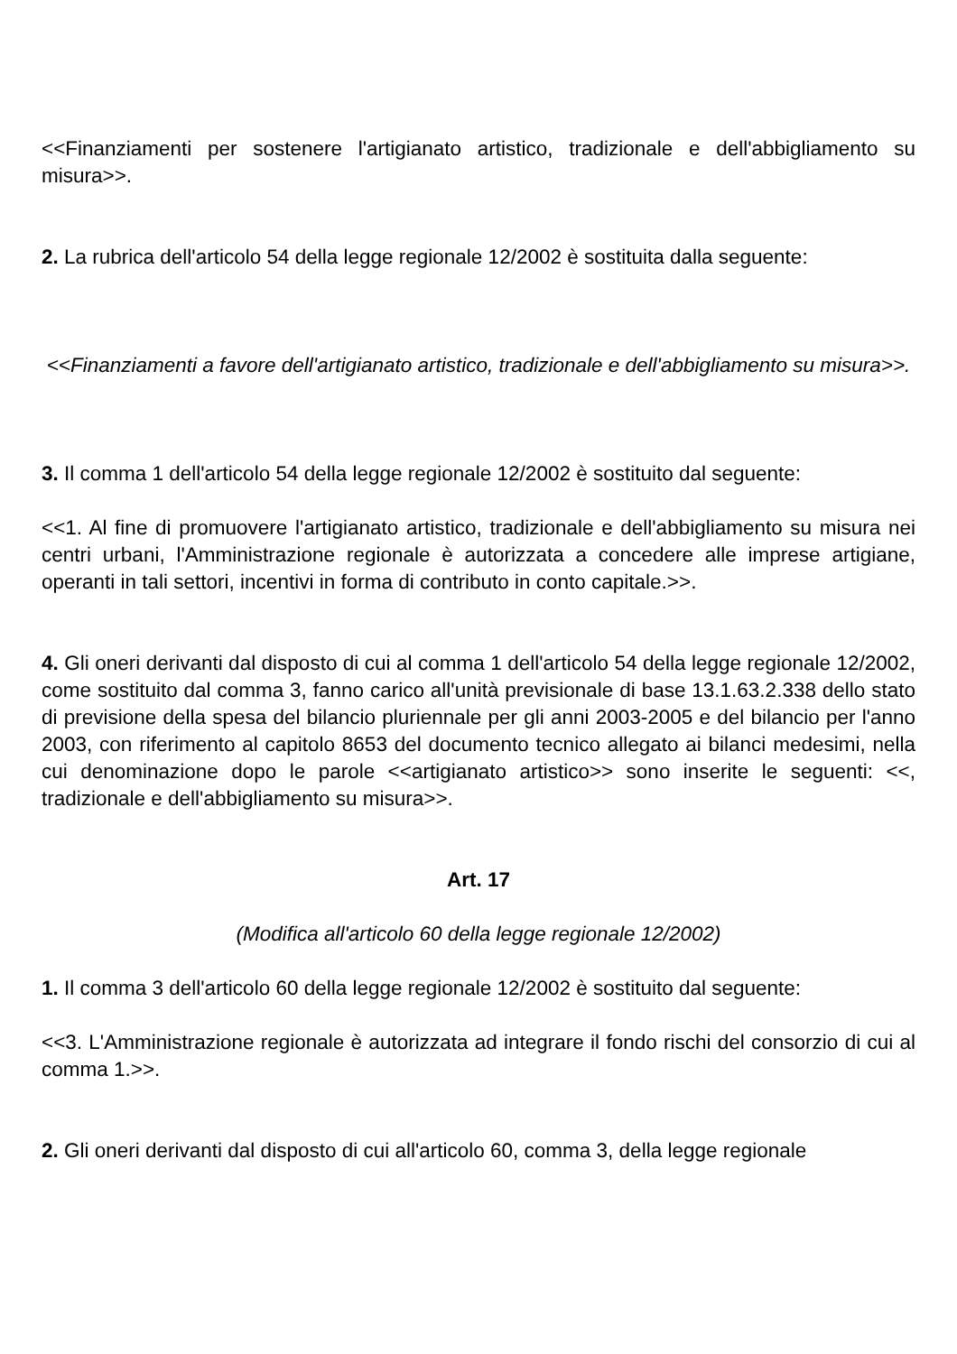<<Finanziamenti per sostenere l'artigianato artistico, tradizionale e dell'abbigliamento su misura>>.
2. La rubrica dell'articolo 54 della legge regionale 12/2002 è sostituita dalla seguente:
<<Finanziamenti a favore dell'artigianato artistico, tradizionale e dell'abbigliamento su misura>>.
3. Il comma 1 dell'articolo 54 della legge regionale 12/2002 è sostituito dal seguente:
<<1. Al fine di promuovere l'artigianato artistico, tradizionale e dell'abbigliamento su misura nei centri urbani, l'Amministrazione regionale è autorizzata a concedere alle imprese artigiane, operanti in tali settori, incentivi in forma di contributo in conto capitale.>>.
4. Gli oneri derivanti dal disposto di cui al comma 1 dell'articolo 54 della legge regionale 12/2002, come sostituito dal comma 3, fanno carico all'unità previsionale di base 13.1.63.2.338 dello stato di previsione della spesa del bilancio pluriennale per gli anni 2003-2005 e del bilancio per l'anno 2003, con riferimento al capitolo 8653 del documento tecnico allegato ai bilanci medesimi, nella cui denominazione dopo le parole <<artigianato artistico>> sono inserite le seguenti: <<, tradizionale e dell'abbigliamento su misura>>.
Art. 17
(Modifica all'articolo 60 della legge regionale 12/2002)
1. Il comma 3 dell'articolo 60 della legge regionale 12/2002 è sostituito dal seguente:
<<3. L'Amministrazione regionale è autorizzata ad integrare il fondo rischi del consorzio di cui al comma 1.>>.
2. Gli oneri derivanti dal disposto di cui all'articolo 60, comma 3, della legge regionale